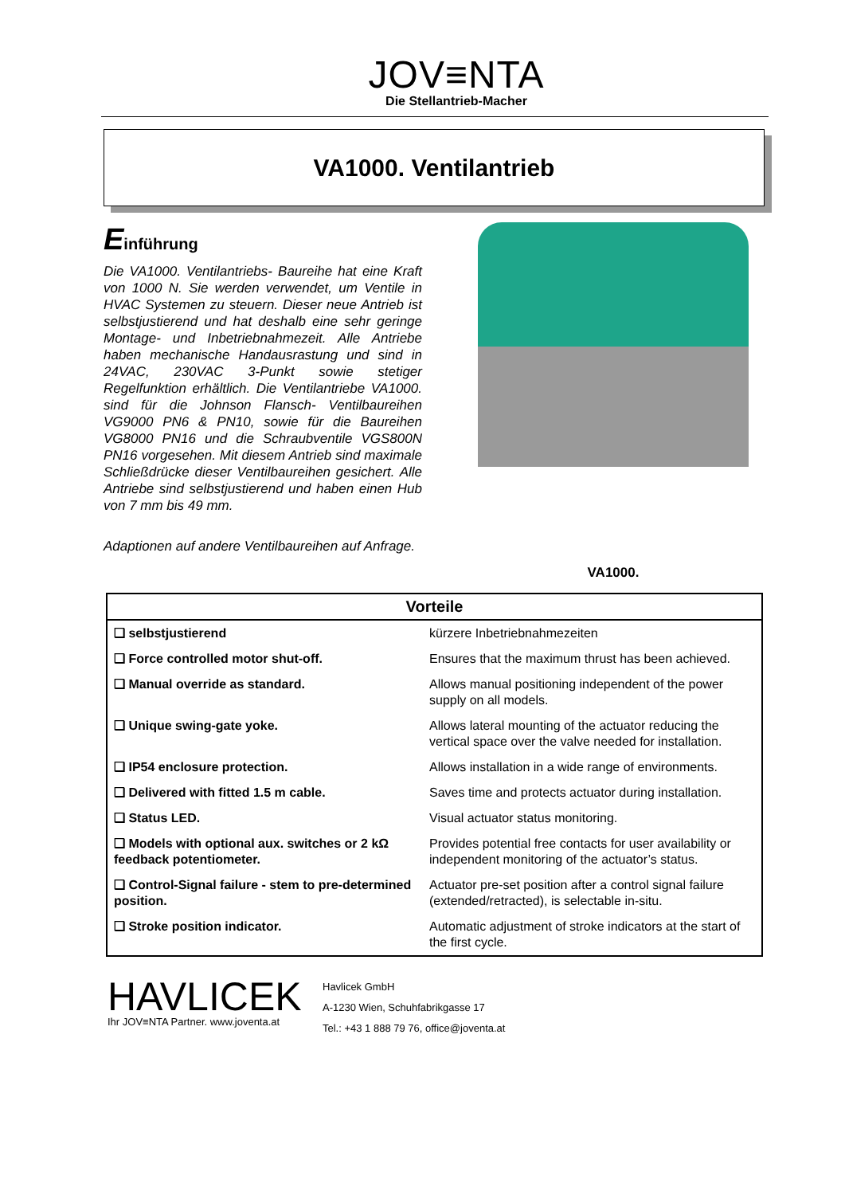JOV≡NTA
Die Stellantrieb-Macher
VA1000. Ventilantrieb
Einführung
Die VA1000. Ventilantriebs- Baureihe hat eine Kraft von 1000 N. Sie werden verwendet, um Ventile in HVAC Systemen zu steuern. Dieser neue Antrieb ist selbstjustierend und hat deshalb eine sehr geringe Montage- und Inbetriebnahmezeit. Alle Antriebe haben mechanische Handausrastung und sind in 24VAC, 230VAC 3-Punkt sowie stetiger Regelfunktion erhältlich. Die Ventilantriebe VA1000. sind für die Johnson Flansch- Ventilbaureihen VG9000 PN6 & PN10, sowie für die Baureihen VG8000 PN16 und die Schraubventile VGS800N PN16 vorgesehen. Mit diesem Antrieb sind maximale Schließdrücke dieser Ventilbaureihen gesichert. Alle Antriebe sind selbstjustierend und haben einen Hub von 7 mm bis 49 mm.
Adaptionen auf andere Ventilbaureihen auf Anfrage.
VA1000.
| Vorteile | |
| --- | --- |
| ❑ selbstjustierend | kürzere Inbetriebnahmezeiten |
| ❑ Force controlled motor shut-off. | Ensures that the maximum thrust has been achieved. |
| ❑ Manual override as standard. | Allows manual positioning independent of the power supply on all models. |
| ❑ Unique swing-gate yoke. | Allows lateral mounting of the actuator reducing the vertical space over the valve needed for installation. |
| ❑ IP54 enclosure protection. | Allows installation in a wide range of environments. |
| ❑ Delivered with fitted 1.5 m cable. | Saves time and protects actuator during installation. |
| ❑ Status LED. | Visual actuator status monitoring. |
| ❑ Models with optional aux. switches or 2 kΩ feedback potentiometer. | Provides potential free contacts for user availability or independent monitoring of the actuator’s status. |
| ❑ Control-Signal failure - stem to pre-determined position. | Actuator pre-set position after a control signal failure (extended/retracted), is selectable in-situ. |
| ❑ Stroke position indicator. | Automatic adjustment of stroke indicators at the start of the first cycle. |
HAVLICEK
Ihr JOV≡NTA Partner. www.joventa.at
Havlicek GmbH
A-1230 Wien, Schuhfabrikgasse 17
Tel.: +43 1 888 79 76, office@joventa.at